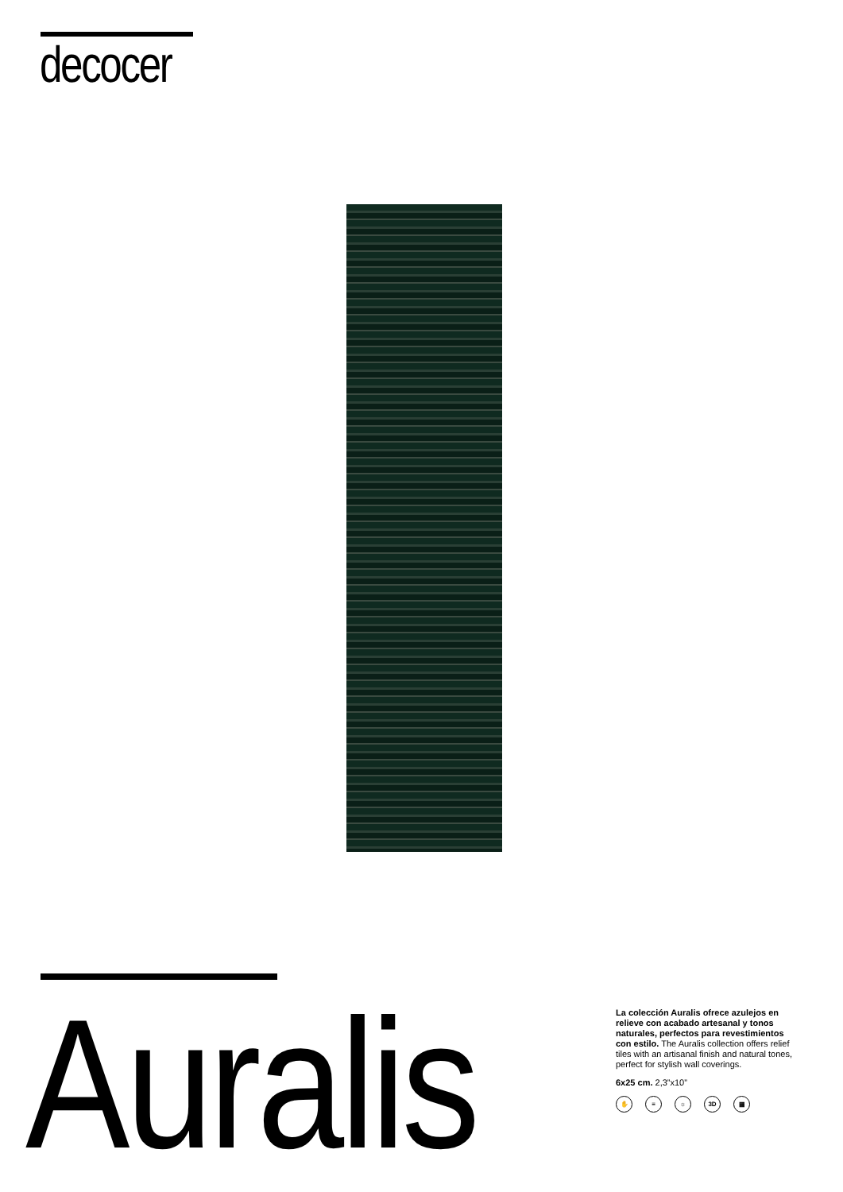decocer
Auralis
La colección Auralis ofrece azulejos en relieve con acabado artesanal y tonos naturales, perfectos para revestimientos con estilo. The Auralis collection offers relief tiles with an artisanal finish and natural tones, perfect for stylish wall coverings.
6x25 cm. 2,3”x10”
✋ ≡ ☼ 3D ▦